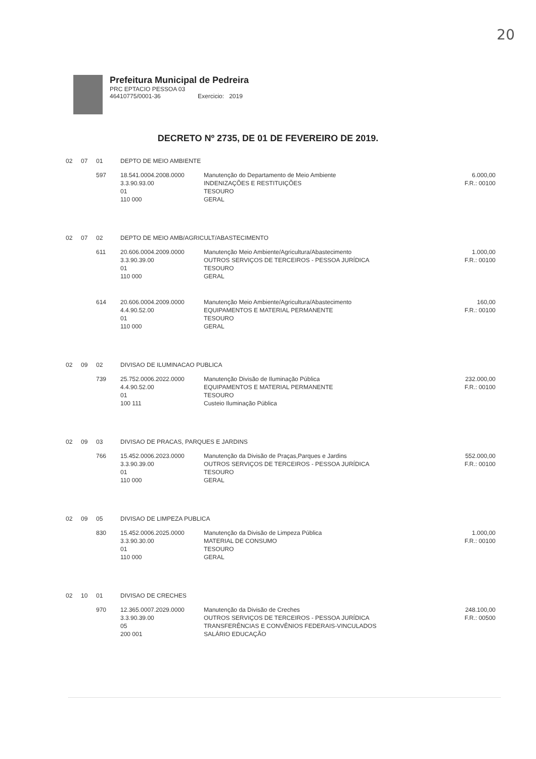20
Prefeitura Municipal de Pedreira
PRC EPTACIO PESSOA 03
46410775/0001-36 Exercicio: 2019
DECRETO Nº 2735, DE 01 DE FEVEREIRO DE 2019.
| 02 | 07 | 01 | DEPTO DE MEIO AMBIENTE | | |
| | | 597 | 18.541.0004.2008.0000 3.3.90.93.00 01 110 000 | Manutenção do Departamento de Meio Ambiente INDENIZAÇÕES E RESTITUIÇÕES TESOURO GERAL | 6.000,00 F.R.: 00100 |
| 02 | 07 | 02 | DEPTO DE MEIO AMB/AGRICULT/ABASTECIMENTO | | |
| | | 611 | 20.606.0004.2009.0000 3.3.90.39.00 01 110 000 | Manutenção Meio Ambiente/Agricultura/Abastecimento OUTROS SERVIÇOS DE TERCEIROS - PESSOA JURÍDICA TESOURO GERAL | 1.000,00 F.R.: 00100 |
| | | 614 | 20.606.0004.2009.0000 4.4.90.52.00 01 110 000 | Manutenção Meio Ambiente/Agricultura/Abastecimento EQUIPAMENTOS E MATERIAL PERMANENTE TESOURO GERAL | 160,00 F.R.: 00100 |
| 02 | 09 | 02 | DIVISAO DE ILUMINACAO PUBLICA | | |
| | | 739 | 25.752.0006.2022.0000 4.4.90.52.00 01 100 111 | Manutenção Divisão de Iluminação Pública EQUIPAMENTOS E MATERIAL PERMANENTE TESOURO Custeio Iluminação Pública | 232.000,00 F.R.: 00100 |
| 02 | 09 | 03 | DIVISAO DE PRACAS, PARQUES E JARDINS | | |
| | | 766 | 15.452.0006.2023.0000 3.3.90.39.00 01 110 000 | Manutenção da Divisão de Praças,Parques e Jardins OUTROS SERVIÇOS DE TERCEIROS - PESSOA JURÍDICA TESOURO GERAL | 552.000,00 F.R.: 00100 |
| 02 | 09 | 05 | DIVISAO DE LIMPEZA PUBLICA | | |
| | | 830 | 15.452.0006.2025.0000 3.3.90.30.00 01 110 000 | Manutenção da Divisão de Limpeza Pública MATERIAL DE CONSUMO TESOURO GERAL | 1.000,00 F.R.: 00100 |
| 02 | 10 | 01 | DIVISAO DE CRECHES | | |
| | | 970 | 12.365.0007.2029.0000 3.3.90.39.00 05 200 001 | Manutenção da Divisão de Creches OUTROS SERVIÇOS DE TERCEIROS - PESSOA JURÍDICA TRANSFERÊNCIAS E CONVÊNIOS FEDERAIS-VINCULADOS SALÁRIO EDUCAÇÃO | 248.100,00 F.R.: 00500 |